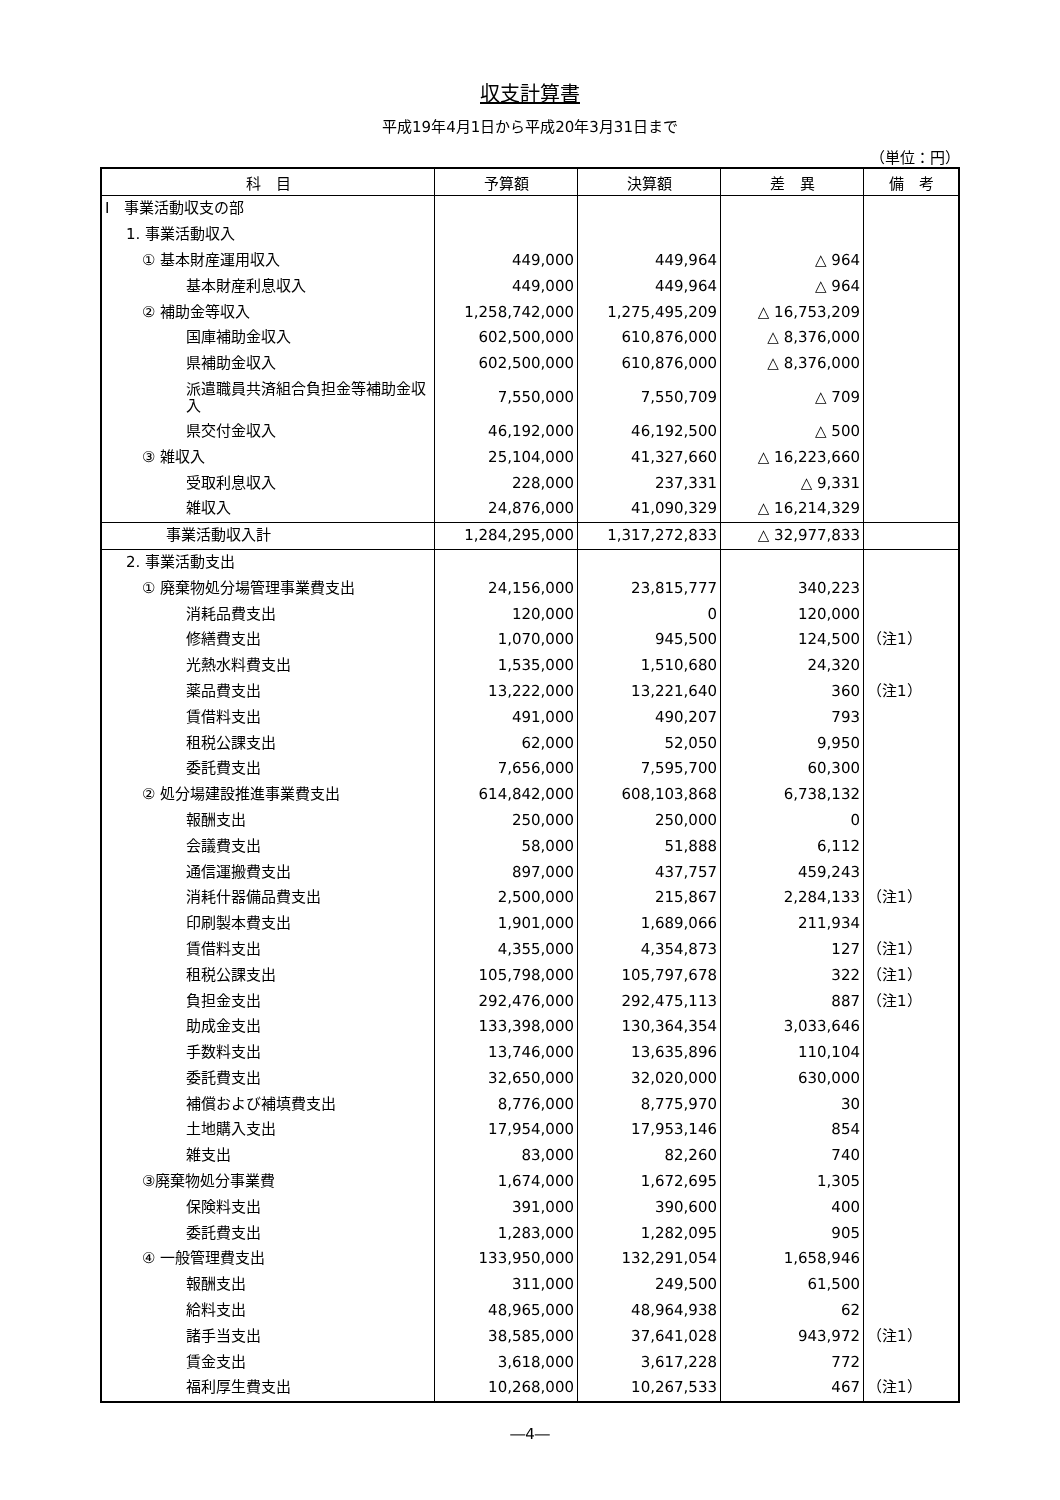収支計算書
平成19年4月1日から平成20年3月31日まで
（単位：円）
| 科 目 | 予算額 | 決算額 | 差 異 | 備 考 |
| --- | --- | --- | --- | --- |
| Ⅰ 事業活動収支の部 | | | | |
| 1. 事業活動収入 | | | | |
| ① 基本財産運用収入 | 449,000 | 449,964 | △ 964 | |
| 基本財産利息収入 | 449,000 | 449,964 | △ 964 | |
| ② 補助金等収入 | 1,258,742,000 | 1,275,495,209 | △ 16,753,209 | |
| 国庫補助金収入 | 602,500,000 | 610,876,000 | △ 8,376,000 | |
| 県補助金収入 | 602,500,000 | 610,876,000 | △ 8,376,000 | |
| 派遣職員共済組合負担金等補助金収入 | 7,550,000 | 7,550,709 | △ 709 | |
| 県交付金収入 | 46,192,000 | 46,192,500 | △ 500 | |
| ③ 雑収入 | 25,104,000 | 41,327,660 | △ 16,223,660 | |
| 受取利息収入 | 228,000 | 237,331 | △ 9,331 | |
| 雑収入 | 24,876,000 | 41,090,329 | △ 16,214,329 | |
| 事業活動収入計 | 1,284,295,000 | 1,317,272,833 | △ 32,977,833 | |
| 2. 事業活動支出 | | | | |
| ① 廃棄物処分場管理事業費支出 | 24,156,000 | 23,815,777 | 340,223 | |
| 消耗品費支出 | 120,000 | 0 | 120,000 | |
| 修繕費支出 | 1,070,000 | 945,500 | 124,500 | （注1） |
| 光熱水料費支出 | 1,535,000 | 1,510,680 | 24,320 | |
| 薬品費支出 | 13,222,000 | 13,221,640 | 360 | （注1） |
| 賃借料支出 | 491,000 | 490,207 | 793 | |
| 租税公課支出 | 62,000 | 52,050 | 9,950 | |
| 委託費支出 | 7,656,000 | 7,595,700 | 60,300 | |
| ② 処分場建設推進事業費支出 | 614,842,000 | 608,103,868 | 6,738,132 | |
| 報酬支出 | 250,000 | 250,000 | 0 | |
| 会議費支出 | 58,000 | 51,888 | 6,112 | |
| 通信運搬費支出 | 897,000 | 437,757 | 459,243 | |
| 消耗什器備品費支出 | 2,500,000 | 215,867 | 2,284,133 | （注1） |
| 印刷製本費支出 | 1,901,000 | 1,689,066 | 211,934 | |
| 賃借料支出 | 4,355,000 | 4,354,873 | 127 | （注1） |
| 租税公課支出 | 105,798,000 | 105,797,678 | 322 | （注1） |
| 負担金支出 | 292,476,000 | 292,475,113 | 887 | （注1） |
| 助成金支出 | 133,398,000 | 130,364,354 | 3,033,646 | |
| 手数料支出 | 13,746,000 | 13,635,896 | 110,104 | |
| 委託費支出 | 32,650,000 | 32,020,000 | 630,000 | |
| 補償および補填費支出 | 8,776,000 | 8,775,970 | 30 | |
| 土地購入支出 | 17,954,000 | 17,953,146 | 854 | |
| 雑支出 | 83,000 | 82,260 | 740 | |
| ③廃棄物処分事業費 | 1,674,000 | 1,672,695 | 1,305 | |
| 保険料支出 | 391,000 | 390,600 | 400 | |
| 委託費支出 | 1,283,000 | 1,282,095 | 905 | |
| ④ 一般管理費支出 | 133,950,000 | 132,291,054 | 1,658,946 | |
| 報酬支出 | 311,000 | 249,500 | 61,500 | |
| 給料支出 | 48,965,000 | 48,964,938 | 62 | |
| 諸手当支出 | 38,585,000 | 37,641,028 | 943,972 | （注1） |
| 賃金支出 | 3,618,000 | 3,617,228 | 772 | |
| 福利厚生費支出 | 10,268,000 | 10,267,533 | 467 | （注1） |
―4―